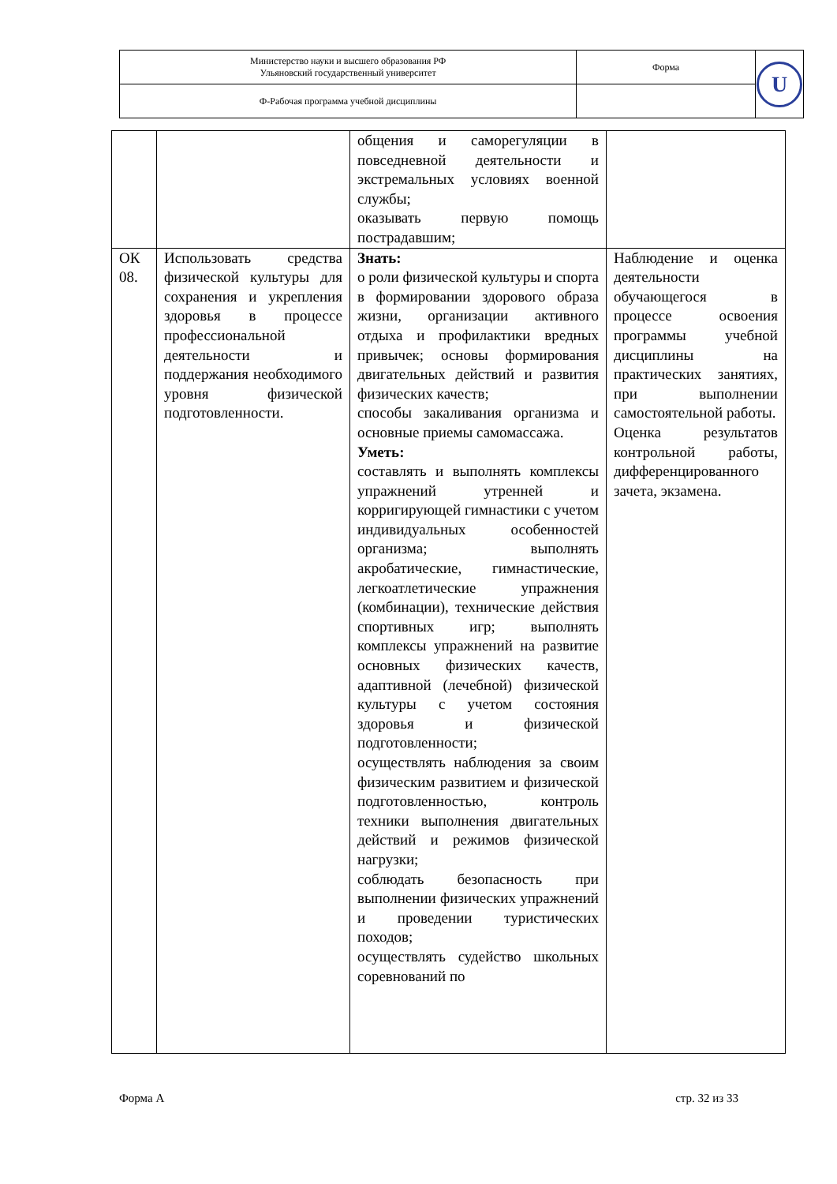| Министерство науки и высшего образования РФ Ульяновский государственный университет | Форма | U |
| Ф-Рабочая программа учебной дисциплины | | |
| | | общения и саморегуляции в повседневной деятельности и экстремальных условиях военной службы; оказывать первую помощь пострадавшим; | |
| ОК 08. | Использовать средства физической культуры для сохранения и укрепления здоровья в процессе профессиональной деятельности и поддержания необходимого уровня физической подготовленности. | Знать: о роли физической культуры и спорта в формировании здорового образа жизни, организации активного отдыха и профилактики вредных привычек; основы формирования двигательных действий и развития физических качеств; способы закаливания организма и основные приемы самомассажа. Уметь: составлять и выполнять комплексы упражнений утренней и корригирующей гимнастики с учетом индивидуальных особенностей организма; выполнять акробатические, гимнастические, легкоатлетические упражнения (комбинации), технические действия спортивных игр; выполнять комплексы упражнений на развитие основных физических качеств, адаптивной (лечебной) физической культуры с учетом состояния здоровья и физической подготовленности; осуществлять наблюдения за своим физическим развитием и физической подготовленностью, контроль техники выполнения двигательных действий и режимов физической нагрузки; соблюдать безопасность при выполнении физических упражнений и проведении туристических походов; осуществлять судейство школьных соревнований по | Наблюдение и оценка деятельности обучающегося в процессе освоения программы учебной дисциплины на практических занятиях, при выполнении самостоятельной работы. Оценка результатов контрольной работы, дифференцированного зачета, экзамена. |
Форма А стр. 32 из 33